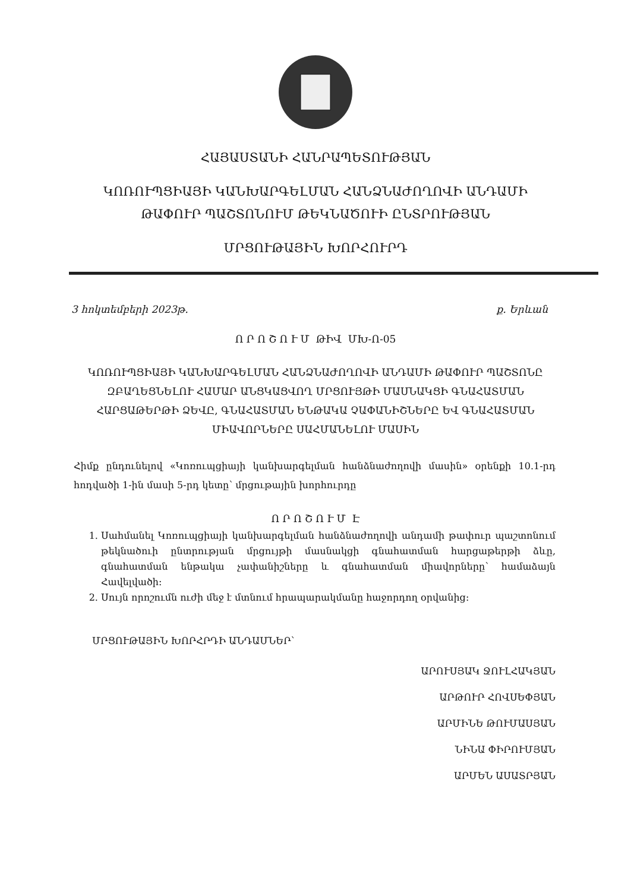ՀԱՅԱՍՏԱՆԻ ՀԱՆՐԱՊԵՏՈՒԹՅԱՆ
ԿՈՌՈՒՊՑԻԱՅԻ ԿԱՆԽԱՐԳԵԼՄԱՆ ՀԱՆՁՆԱԺՈՂՈՎԻ ԱՆԴԱՄԻ
ԹԱՓՈՒՐ ՊԱՇՏՈՆՈՒՄ ԹԵԿՆԱԾՈՒԻ ԸՆՏՐՈՒԹՅԱՆ
ՄՐՑՈՒԹԱՅԻՆ ԽՈՐՀՈՒՐԴ
3 հոկտեմբերի 2023թ. ք. Երևան
Ո Ր Ո Շ Ո Ւ Մ ԹԻՎ ՄԽ-Ո-05
ԿՈՌՈՒՊՑԻԱՅԻ ԿԱՆԽԱՐԳԵԼՄԱՆ ՀԱՆՁՆԱԺՈՂՈՎԻ ԱՆԴԱՄԻ ԹԱՓՈՒՐ ՊԱՇՏՈՆԸ ԶԲԱՂԵՑՆԵԼՈՒ ՀԱՄԱՐ ԱՆՑԿԱՑՎՈՂ ՄՐՑՈՒՅԹԻ ՄԱՍՆԱԿՑԻ ԳՆԱՀԱՏՄԱՆ ՀԱՐՑԱԹԵՐԹԻ ՁԵՎԸ, ԳՆԱՀԱՏՄԱՆ ԵՆԹԱԿԱ ՉԱՓԱՆԻՇՆԵՐԸ ԵՎ ԳՆԱՀԱՏՄԱՆ ՄԻԱՎՈՐՆԵՐԸ ՍԱՀՄԱՆԵԼՈՒ ՄԱՍԻՆ
Հիմք ընդունելով «Կոռուպցիայի կանխարգելման հանձնաժողովի մասին» օրենքի 10.1-րդ հոդվածի 1-ին մասի 5-րդ կետը՝ մրցութային խորհուրդը
Ո Ր Ո Շ Ո Ւ Մ Է
1. Սահմանել Կոռուպցիայի կանխարգելման հանձնաժողովի անդամի թափուր պաշտոնում թեկնածուի ընտրության մրցույթի մասնակցի գնահատման հարցաթերթի ձևը, գնահատման ենթակա չափանիշները և գնահատման միավորները՝ համաձայն Հավելվածի:
2. Սույն որոշումն ուժի մեջ է մտնում հրապարակմանը հաջորդող օրվանից:
ՄՐՑՈՒԹԱՅԻՆ ԽՈՐՀՐԴԻ ԱՆԴԱՄՆԵՐ՝
ԱՐՈՒՍՅԱԿ ՋՈՒԼՀԱԿՅԱՆ
ԱՐԹՈՒՐ ՀՈՎՍԵՓՅԱՆ
ԱՐՄԻՆԵ ԹՈՒՄԱՍՅԱՆ
ՆԻՆԱ ՓԻՐՈՒՄՅԱՆ
ԱՐՄԵՆ ԱՍԱՏՐՅԱՆ